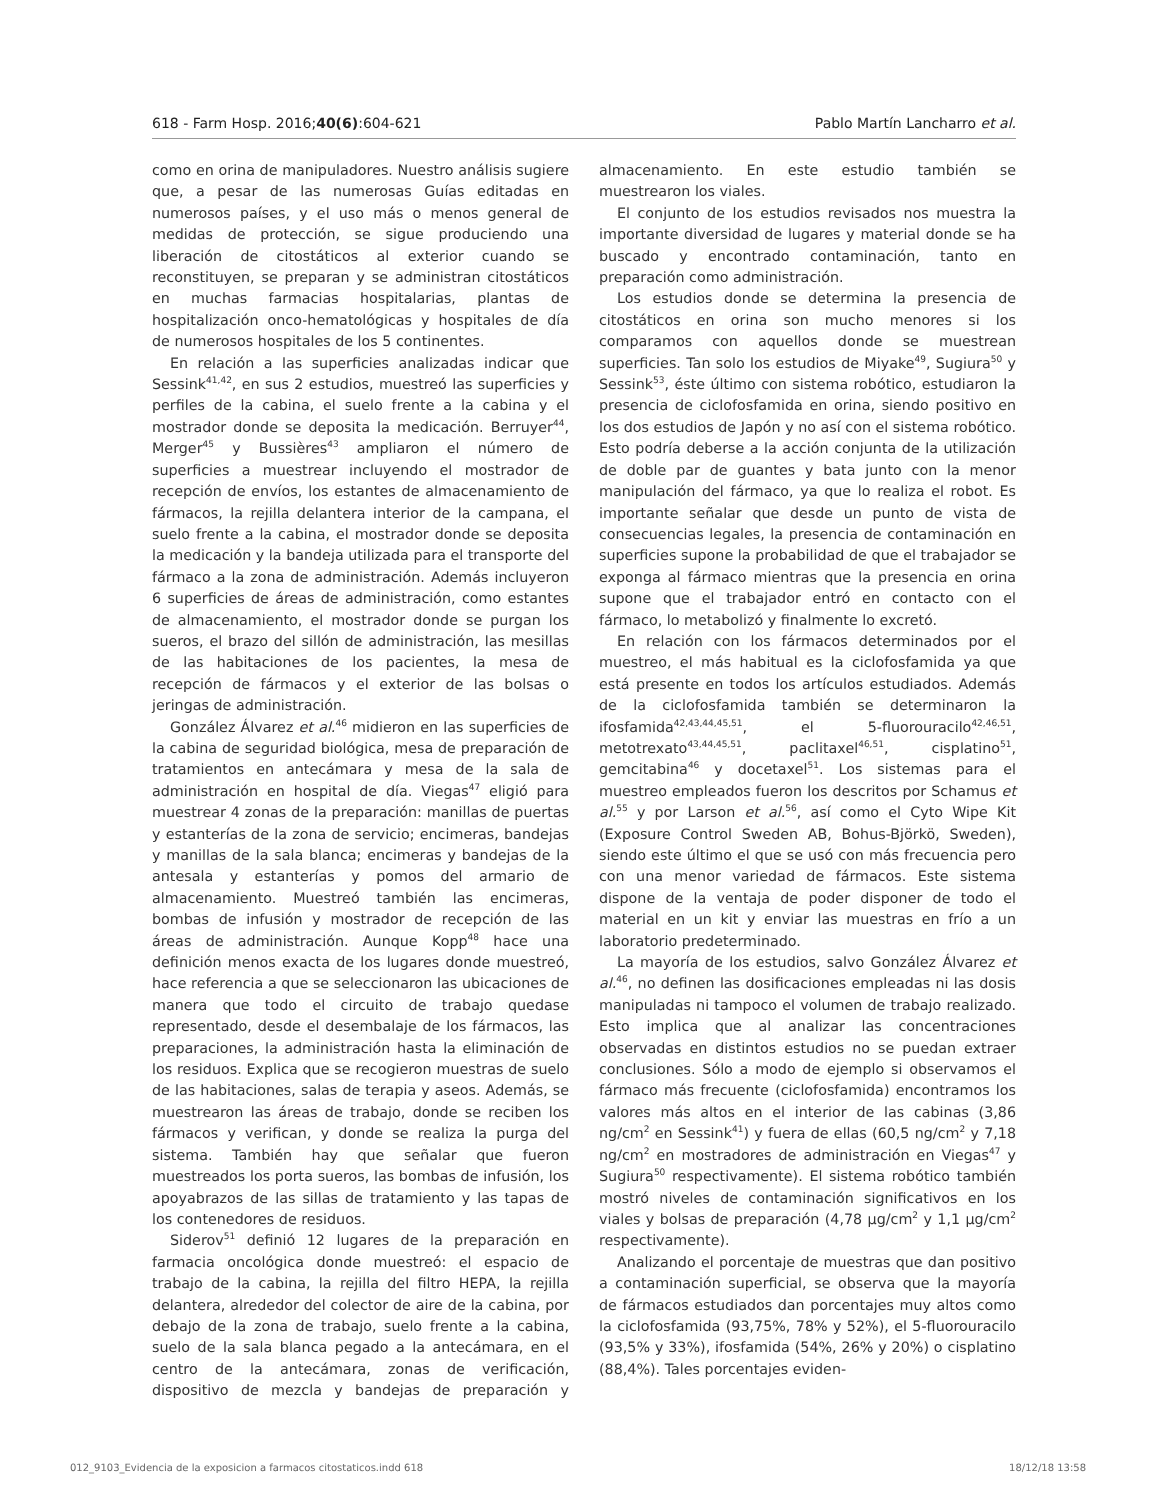618 - Farm Hosp. 2016;40(6):604-621 Pablo Martín Lancharro et al.
como en orina de manipuladores. Nuestro análisis sugiere que, a pesar de las numerosas Guías editadas en numerosos países, y el uso más o menos general de medidas de protección, se sigue produciendo una liberación de citostáticos al exterior cuando se reconstituyen, se preparan y se administran citostáticos en muchas farmacias hospitalarias, plantas de hospitalización onco-hematológicas y hospitales de día de numerosos hospitales de los 5 continentes.
En relación a las superficies analizadas indicar que Sessink<sup>41,42</sup>, en sus 2 estudios, muestreó las superficies y perfiles de la cabina, el suelo frente a la cabina y el mostrador donde se deposita la medicación. Berruyer<sup>44</sup>, Merger<sup>45</sup> y Bussières<sup>43</sup> ampliaron el número de superficies a muestrear incluyendo el mostrador de recepción de envíos, los estantes de almacenamiento de fármacos, la rejilla delantera interior de la campana, el suelo frente a la cabina, el mostrador donde se deposita la medicación y la bandeja utilizada para el transporte del fármaco a la zona de administración. Además incluyeron 6 superficies de áreas de administración, como estantes de almacenamiento, el mostrador donde se purgan los sueros, el brazo del sillón de administración, las mesillas de las habitaciones de los pacientes, la mesa de recepción de fármacos y el exterior de las bolsas o jeringas de administración.
González Álvarez et al.<sup>46</sup> midieron en las superficies de la cabina de seguridad biológica, mesa de preparación de tratamientos en antecámara y mesa de la sala de administración en hospital de día. Viegas<sup>47</sup> eligió para muestrear 4 zonas de la preparación: manillas de puertas y estanterías de la zona de servicio; encimeras, bandejas y manillas de la sala blanca; encimeras y bandejas de la antesala y estanterías y pomos del armario de almacenamiento. Muestreó también las encimeras, bombas de infusión y mostrador de recepción de las áreas de administración. Aunque Kopp<sup>48</sup> hace una definición menos exacta de los lugares donde muestreó, hace referencia a que se seleccionaron las ubicaciones de manera que todo el circuito de trabajo quedase representado, desde el desembalaje de los fármacos, las preparaciones, la administración hasta la eliminación de los residuos. Explica que se recogieron muestras de suelo de las habitaciones, salas de terapia y aseos. Además, se muestrearon las áreas de trabajo, donde se reciben los fármacos y verifican, y donde se realiza la purga del sistema. También hay que señalar que fueron muestreados los porta sueros, las bombas de infusión, los apoyabrazos de las sillas de tratamiento y las tapas de los contenedores de residuos.
Siderov<sup>51</sup> definió 12 lugares de la preparación en farmacia oncológica donde muestreó: el espacio de trabajo de la cabina, la rejilla del filtro HEPA, la rejilla delantera, alrededor del colector de aire de la cabina, por debajo de la zona de trabajo, suelo frente a la cabina, suelo de la sala blanca pegado a la antecámara, en el centro de la antecámara, zonas de verificación, dispositivo de mezcla y bandejas de preparación y almacenamiento. En este estudio también se muestrearon los viales.
El conjunto de los estudios revisados nos muestra la importante diversidad de lugares y material donde se ha buscado y encontrado contaminación, tanto en preparación como administración.
Los estudios donde se determina la presencia de citostáticos en orina son mucho menores si los comparamos con aquellos donde se muestrean superficies. Tan solo los estudios de Miyake<sup>49</sup>, Sugiura<sup>50</sup> y Sessink<sup>53</sup>, éste último con sistema robótico, estudiaron la presencia de ciclofosfamida en orina, siendo positivo en los dos estudios de Japón y no así con el sistema robótico. Esto podría deberse a la acción conjunta de la utilización de doble par de guantes y bata junto con la menor manipulación del fármaco, ya que lo realiza el robot. Es importante señalar que desde un punto de vista de consecuencias legales, la presencia de contaminación en superficies supone la probabilidad de que el trabajador se exponga al fármaco mientras que la presencia en orina supone que el trabajador entró en contacto con el fármaco, lo metabolizó y finalmente lo excretó.
En relación con los fármacos determinados por el muestreo, el más habitual es la ciclofosfamida ya que está presente en todos los artículos estudiados. Además de la ciclofosfamida también se determinaron la ifosfamida<sup>42,43,44,45,51</sup>, el 5-fluorouracilo<sup>42,46,51</sup>, metotrexato<sup>43,44,45,51</sup>, paclitaxel<sup>46,51</sup>, cisplatino<sup>51</sup>, gemcitabina<sup>46</sup> y docetaxel<sup>51</sup>. Los sistemas para el muestreo empleados fueron los descritos por Schamus et al.<sup>55</sup> y por Larson et al.<sup>56</sup>, así como el Cyto Wipe Kit (Exposure Control Sweden AB, Bohus-Björkö, Sweden), siendo este último el que se usó con más frecuencia pero con una menor variedad de fármacos. Este sistema dispone de la ventaja de poder disponer de todo el material en un kit y enviar las muestras en frío a un laboratorio predeterminado.
La mayoría de los estudios, salvo González Álvarez et al.<sup>46</sup>, no definen las dosificaciones empleadas ni las dosis manipuladas ni tampoco el volumen de trabajo realizado. Esto implica que al analizar las concentraciones observadas en distintos estudios no se puedan extraer conclusiones. Sólo a modo de ejemplo si observamos el fármaco más frecuente (ciclofosfamida) encontramos los valores más altos en el interior de las cabinas (3,86 ng/cm<sup>2</sup> en Sessink<sup>41</sup>) y fuera de ellas (60,5 ng/cm<sup>2</sup> y 7,18 ng/cm<sup>2</sup> en mostradores de administración en Viegas<sup>47</sup> y Sugiura<sup>50</sup> respectivamente). El sistema robótico también mostró niveles de contaminación significativos en los viales y bolsas de preparación (4,78 µg/cm<sup>2</sup> y 1,1 µg/cm<sup>2</sup> respectivamente).
Analizando el porcentaje de muestras que dan positivo a contaminación superficial, se observa que la mayoría de fármacos estudiados dan porcentajes muy altos como la ciclofosfamida (93,75%, 78% y 52%), el 5-fluorouracilo (93,5% y 33%), ifosfamida (54%, 26% y 20%) o cisplatino (88,4%). Tales porcentajes eviden-
012_9103_Evidencia de la exposicion a farmacos citostaticos.indd 618 18/12/18 13:58